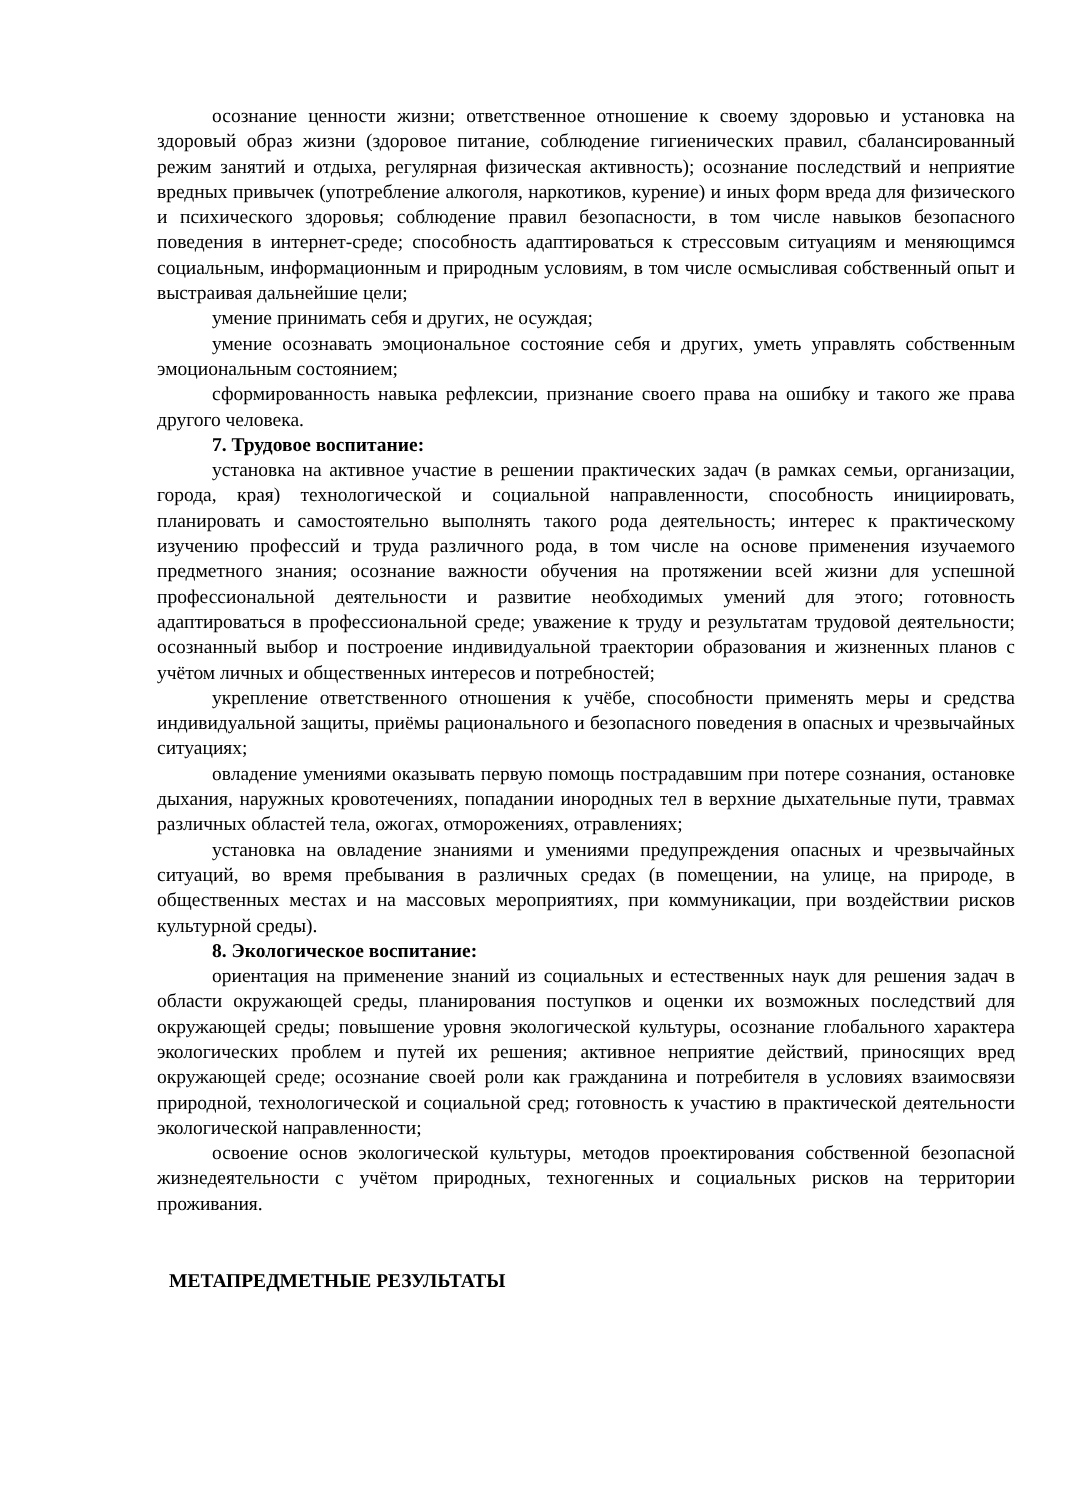осознание ценности жизни; ответственное отношение к своему здоровью и установка на здоровый образ жизни (здоровое питание, соблюдение гигиенических правил, сбалансированный режим занятий и отдыха, регулярная физическая активность); осознание последствий и неприятие вредных привычек (употребление алкоголя, наркотиков, курение) и иных форм вреда для физического и психического здоровья; соблюдение правил безопасности, в том числе навыков безопасного поведения в интернет-среде; способность адаптироваться к стрессовым ситуациям и меняющимся социальным, информационным и природным условиям, в том числе осмысливая собственный опыт и выстраивая дальнейшие цели;
умение принимать себя и других, не осуждая;
умение осознавать эмоциональное состояние себя и других, уметь управлять собственным эмоциональным состоянием;
сформированность навыка рефлексии, признание своего права на ошибку и такого же права другого человека.
7. Трудовое воспитание:
установка на активное участие в решении практических задач (в рамках семьи, организации, города, края) технологической и социальной направленности, способность инициировать, планировать и самостоятельно выполнять такого рода деятельность; интерес к практическому изучению профессий и труда различного рода, в том числе на основе применения изучаемого предметного знания; осознание важности обучения на протяжении всей жизни для успешной профессиональной деятельности и развитие необходимых умений для этого; готовность адаптироваться в профессиональной среде; уважение к труду и результатам трудовой деятельности; осознанный выбор и построение индивидуальной траектории образования и жизненных планов с учётом личных и общественных интересов и потребностей;
укрепление ответственного отношения к учёбе, способности применять меры и средства индивидуальной защиты, приёмы рационального и безопасного поведения в опасных и чрезвычайных ситуациях;
овладение умениями оказывать первую помощь пострадавшим при потере сознания, остановке дыхания, наружных кровотечениях, попадании инородных тел в верхние дыхательные пути, травмах различных областей тела, ожогах, отморожениях, отравлениях;
установка на овладение знаниями и умениями предупреждения опасных и чрезвычайных ситуаций, во время пребывания в различных средах (в помещении, на улице, на природе, в общественных местах и на массовых мероприятиях, при коммуникации, при воздействии рисков культурной среды).
8. Экологическое воспитание:
ориентация на применение знаний из социальных и естественных наук для решения задач в области окружающей среды, планирования поступков и оценки их возможных последствий для окружающей среды; повышение уровня экологической культуры, осознание глобального характера экологических проблем и путей их решения; активное неприятие действий, приносящих вред окружающей среде; осознание своей роли как гражданина и потребителя в условиях взаимосвязи природной, технологической и социальной сред; готовность к участию в практической деятельности экологической направленности;
освоение основ экологической культуры, методов проектирования собственной безопасной жизнедеятельности с учётом природных, техногенных и социальных рисков на территории проживания.
МЕТАПРЕДМЕТНЫЕ РЕЗУЛЬТАТЫ